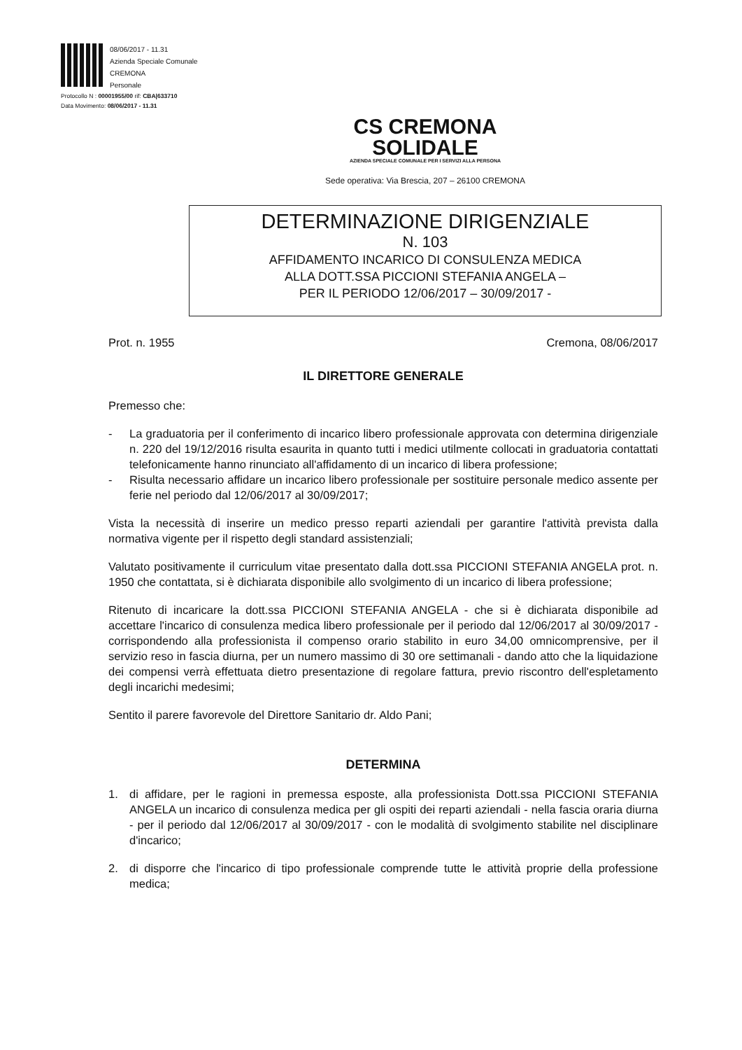08/06/2017 - 11.31
Azienda Speciale Comunale
CREMONA
Personale
Protocollo N : 00001955/00 rif: CBA|633710
Data Movimento: 08/06/2017 - 11.31
CS CREMONA
SOLIDALE
AZIENDA SPECIALE COMUNALE PER I SERVIZI ALLA PERSONA
Sede operativa: Via Brescia, 207 – 26100 CREMONA
DETERMINAZIONE DIRIGENZIALE
N. 103
AFFIDAMENTO INCARICO DI CONSULENZA MEDICA
ALLA DOTT.SSA PICCIONI STEFANIA ANGELA –
PER IL PERIODO 12/06/2017 – 30/09/2017 -
Prot. n. 1955 Cremona, 08/06/2017
IL DIRETTORE GENERALE
Premesso che:
- La graduatoria per il conferimento di incarico libero professionale approvata con determina dirigenziale n. 220 del 19/12/2016 risulta esaurita in quanto tutti i medici utilmente collocati in graduatoria contattati telefonicamente hanno rinunciato all'affidamento di un incarico di libera professione;
- Risulta necessario affidare un incarico libero professionale per sostituire personale medico assente per ferie nel periodo dal 12/06/2017 al 30/09/2017;
Vista la necessità di inserire un medico presso reparti aziendali per garantire l'attività prevista dalla normativa vigente per il rispetto degli standard assistenziali;
Valutato positivamente il curriculum vitae presentato dalla dott.ssa PICCIONI STEFANIA ANGELA prot. n. 1950 che contattata, si è dichiarata disponibile allo svolgimento di un incarico di libera professione;
Ritenuto di incaricare la dott.ssa PICCIONI STEFANIA ANGELA - che si è dichiarata disponibile ad accettare l'incarico di consulenza medica libero professionale per il periodo dal 12/06/2017 al 30/09/2017 - corrispondendo alla professionista il compenso orario stabilito in euro 34,00 omnicomprensive, per il servizio reso in fascia diurna, per un numero massimo di 30 ore settimanali - dando atto che la liquidazione dei compensi verrà effettuata dietro presentazione di regolare fattura, previo riscontro dell'espletamento degli incarichi medesimi;
Sentito il parere favorevole del Direttore Sanitario dr. Aldo Pani;
DETERMINA
1. di affidare, per le ragioni in premessa esposte, alla professionista Dott.ssa PICCIONI STEFANIA ANGELA un incarico di consulenza medica per gli ospiti dei reparti aziendali - nella fascia oraria diurna - per il periodo dal 12/06/2017 al 30/09/2017 - con le modalità di svolgimento stabilite nel disciplinare d'incarico;
2. di disporre che l'incarico di tipo professionale comprende tutte le attività proprie della professione medica;